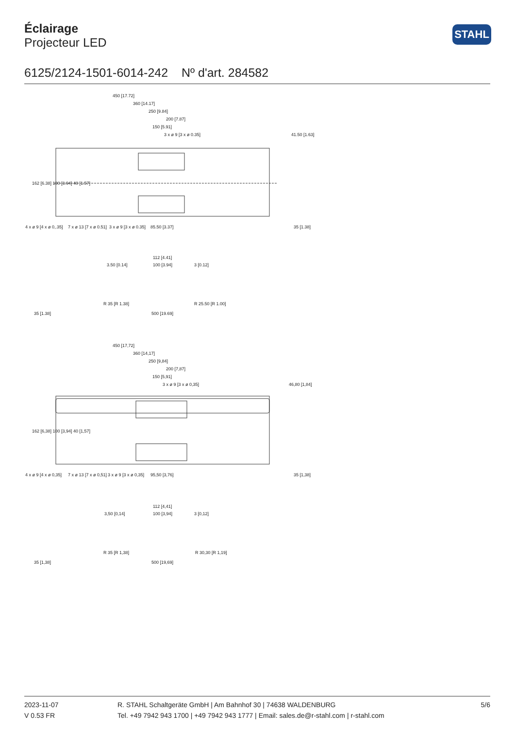Éclairage
Projecteur LED
STAHL
6125/2124-1501-6014-242 Nº d'art. 284582
450 [17.72]
360 [14.17]
250 [9.84]
200 [7.87]
150 [5.91]
3 x ø 9 [3 x ø 0.35]
41.50 [1.63]
4 x ø 9 [4 x ø 0,.35]
7 x ø 13 [7 x ø 0.51]
3 x ø 9 [3 x ø 0.35]
85.50 [3.37]
35 [1.38]
162 [6.38] 100 [3.94] 40 [1.57]
112 [4.41]
100 [3.94]
3.50 [0.14]
3 [0.12]
R 35 [R 1.38]
R 25.50 [R 1.00]
500 [19.69]
35 [1.38]
450 [17,72]
360 [14,17]
250 [9,84]
200 [7,87]
150 [5,91]
3 x ø 9 [3 x ø 0,35]
46,80 [1,84]
162 [6,38] 100 [3,94] 40 [1,57]
4 x ø 9 [4 x ø 0,35]
7 x ø 13 [7 x ø 0,51]
3 x ø 9 [3 x ø 0,35]
95,50 [3,76]
35 [1,38]
112 [4,41]
100 [3,94]
3,50 [0,14]
3 [0,12]
R 35 [R 1,38]
R 30,30 [R 1,19]
500 [19,69]
35 [1,38]
2023-11-07
V 0.53 FR
R. STAHL Schaltgeräte GmbH | Am Bahnhof 30 | 74638 WALDENBURG
Tel. +49 7942 943 1700 | +49 7942 943 1777 | Email: sales.de@r-stahl.com | r-stahl.com
5/6